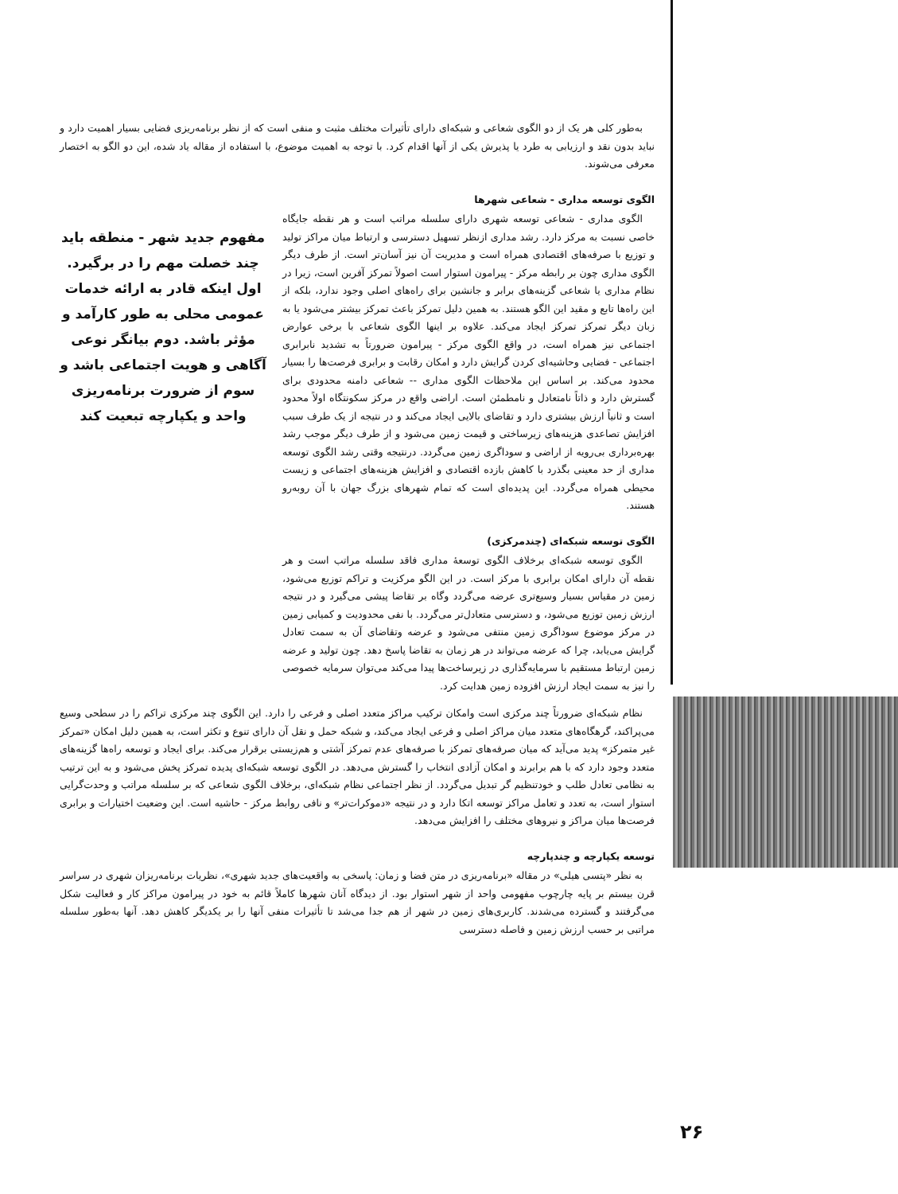به‌طور کلی هر یک از دو الگوی شعاعی و شبکه‌ای دارای تأثیرات مختلف مثبت و منفی است که از نظر برنامه‌ریزی فضایی بسیار اهمیت دارد و نباید بدون نقد و ارزیابی به طرد یا پذیرش یکی از آنها اقدام کرد. با توجه به اهمیت موضوع، با استفاده از مقاله یاد شده، این دو الگو به اختصار معرفی می‌شوند.
الگوی توسعه مداری - شعاعی شهرها
الگوی مداری - شعاعی توسعه شهری دارای سلسله مراتب است و هر نقطه جایگاه خاصی نسبت به مرکز دارد. رشد مداری ازنظر تسهیل دسترسی و ارتباط میان مراکز تولید و توزیع با صرفه‌های اقتصادی همراه است و مدیریت آن نیز آسان‌تر است. از طرف دیگر الگوی مداری چون بر رابطه مرکز - پیرامون استوار است اصولاً تمرکز آفرین است، زیرا در نظام مداری یا شعاعی گزینه‌های برابر و جانشین برای راه‌های اصلی وجود ندارد، بلکه از این راه‌ها تابع و مقید این الگو هستند. به همین دلیل تمرکز باعث تمرکز بیشتر می‌شود یا به زبان دیگر تمرکز تمرکز ایجاد می‌کند. علاوه بر اینها الگوی شعاعی با برخی عوارض اجتماعی نیز همراه است، در واقع الگوی مرکز - پیرامون ضرورتاً به تشدید نابرابری اجتماعی - فضایی وحاشیه‌ای کردن گرایش دارد و امکان رقابت و برابری فرصت‌ها را بسیار محدود می‌کند. بر اساس این ملاحظات الگوی مداری -- شعاعی دامنه محدودی برای گسترش دارد و ذاتاً نامتعادل و نامطمئن است. اراضی واقع در مرکز سکونتگاه اولاً محدود است و ثانیاً ارزش بیشتری دارد و تقاضای بالایی ایجاد می‌کند و در نتیجه از یک طرف سبب افزایش تصاعدی هزینه‌های زیرساختی و قیمت زمین می‌شود و از طرف دیگر موجب رشد بهره‌برداری بی‌رویه از اراضی و سوداگری زمین می‌گردد. درنتیجه وقتی رشد الگوی توسعه مداری از حد معینی بگذرد با کاهش بازده اقتصادی و افزایش هزینه‌های اجتماعی و زیست محیطی همراه می‌گردد. این پدیده‌ای است که تمام شهرهای بزرگ جهان با آن روبه‌رو هستند.
الگوی توسعه شبکه‌ای (چندمرکزی)
الگوی توسعه شبکه‌ای برخلاف الگوی توسعهٔ مداری فاقد سلسله مراتب است و هر نقطه آن دارای امکان برابری با مرکز است. در این الگو مرکزیت و تراکم توزیع می‌شود، زمین در مقیاس بسیار وسیع‌تری عرضه می‌گردد وگاه بر تقاضا پیشی می‌گیرد و در نتیجه ارزش زمین توزیع می‌شود، و دسترسی متعادل‌تر می‌گردد. با نفی محدودیت و کمیابی زمین در مرکز موضوع سوداگری زمین منتفی می‌شود و عرضه وتقاضای آن به سمت تعادل گرایش می‌یابد، چرا که عرضه می‌تواند در هر زمان به تقاضا پاسخ دهد. چون تولید و عرضه زمین ارتباط مستقیم با سرمایه‌گذاری در زیرساخت‌ها پیدا می‌کند می‌توان سرمایه خصوصی را نیز به سمت ایجاد ارزش افزوده زمین هدایت کرد.
مفهوم جدید شهر - منطقه باید چند خصلت مهم را در برگیرد. اول اینکه قادر به ارائه خدمات عمومی محلی به طور کارآمد و مؤثر باشد. دوم بیانگر نوعی آگاهی و هویت اجتماعی باشد و سوم از ضرورت برنامه‌ریزی واحد و یکپارچه تبعیت کند
نظام شبکه‌ای ضرورتاً چند مرکزی است وامکان ترکیب مراکز متعدد اصلی و فرعی را دارد. این الگوی چند مرکزی تراکم را در سطحی وسیع می‌پراکند، گرهگاه‌های متعدد میان مراکز اصلی و فرعی ایجاد می‌کند، و شبکه حمل و نقل آن دارای تنوع و تکثر است، به همین دلیل امکان «تمرکز غیر متمرکز» پدید می‌آید که میان صرفه‌های تمرکز با صرفه‌های عدم تمرکز آشتی و هم‌زیستی برقرار می‌کند. برای ایجاد و توسعه راه‌ها گزینه‌های متعدد وجود دارد که با هم برابرند و امکان آزادی انتخاب را گسترش می‌دهد. در الگوی توسعه شبکه‌ای پدیده تمرکز پخش می‌شود و به این ترتیب به نظامی تعادل طلب و خودتنظیم گر تبدیل می‌گردد. از نظر اجتماعی نظام شبکه‌ای، برخلاف الگوی شعاعی که بر سلسله مراتب و وحدت‌گرایی استوار است، به تعدد و تعامل مراکز توسعه اتکا دارد و در نتیجه «دموکرات‌تر» و نافی روابط مرکز - حاشیه است. این وضعیت اختیارات و برابری فرصت‌ها میان مراکز و نیروهای مختلف را افزایش می‌دهد.
توسعه یکپارچه و چندپارچه
به نظر «پتسی هیلی» در مقاله «برنامه‌ریزی در متن فضا و زمان: پاسخی به واقعیت‌های جدید شهری»، نظریات برنامه‌ریزان شهری در سراسر قرن بیستم بر پایه چارچوب مفهومی واحد از شهر استوار بود. از دیدگاه آنان شهرها کاملاً قائم به خود در پیرامون مراکز کار و فعالیت شکل می‌گرفتند و گسترده می‌شدند. کاربری‌های زمین در شهر از هم جدا می‌شد تا تأثیرات منفی آنها را بر یکدیگر کاهش دهد. آنها به‌طور سلسله مراتبی بر حسب ارزش زمین و فاصله دسترسی
۲۶